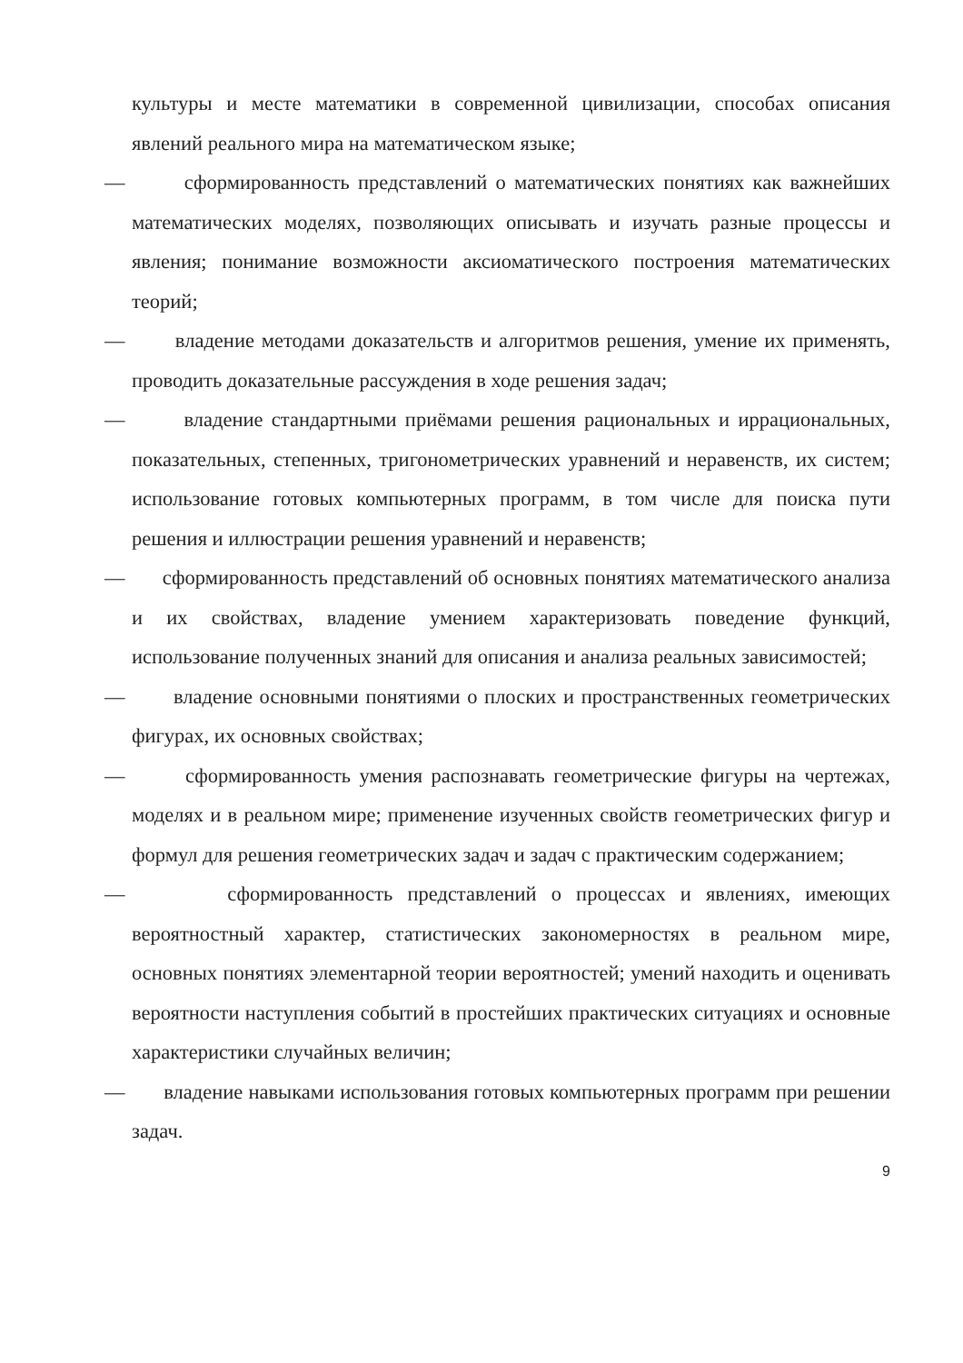культуры и месте математики в современной цивилизации, способах описания явлений реального мира на математическом языке;
— сформированность представлений о математических понятиях как важнейших математических моделях, позволяющих описывать и изучать разные процессы и явления; понимание возможности аксиоматического построения математических теорий;
— владение методами доказательств и алгоритмов решения, умение их применять, проводить доказательные рассуждения в ходе решения задач;
— владение стандартными приёмами решения рациональных и иррациональных, показательных, степенных, тригонометрических уравнений и неравенств, их систем; использование готовых компьютерных программ, в том числе для поиска пути решения и иллюстрации решения уравнений и неравенств;
— сформированность представлений об основных понятиях математического анализа и их свойствах, владение умением характеризовать поведение функций, использование полученных знаний для описания и анализа реальных зависимостей;
— владение основными понятиями о плоских и пространственных геометрических фигурах, их основных свойствах;
— сформированность умения распознавать геометрические фигуры на чертежах, моделях и в реальном мире; применение изученных свойств геометрических фигур и формул для решения геометрических задач и задач с практическим содержанием;
— сформированность представлений о процессах и явлениях, имеющих вероятностный характер, статистических закономерностях в реальном мире, основных понятиях элементарной теории вероятностей; умений находить и оценивать вероятности наступления событий в простейших практических ситуациях и основные характеристики случайных величин;
— владение навыками использования готовых компьютерных программ при решении задач.
9